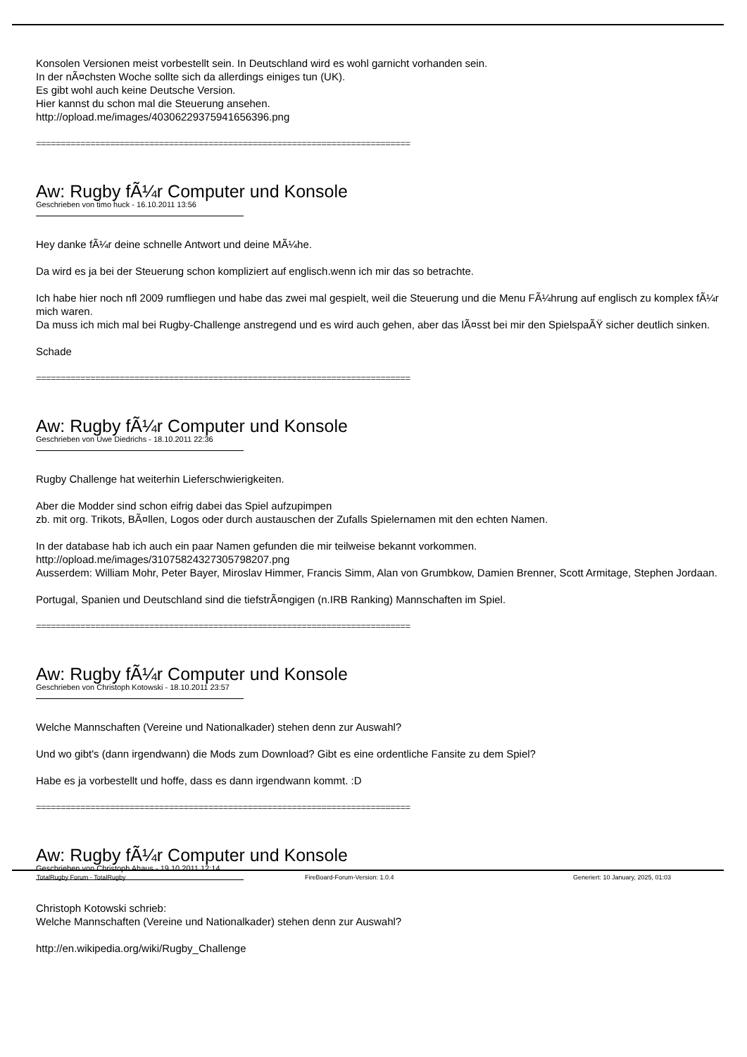Konsolen Versionen meist vorbestellt sein. In Deutschland wird es wohl garnicht vorhanden sein.
In der nÃ¤chsten Woche sollte sich da allerdings einiges tun (UK).
Es gibt wohl auch keine Deutsche Version.
Hier kannst du schon mal die Steuerung ansehen.
http://opload.me/images/40306229375941656396.png
============================================================================
Aw: Rugby fÃ¼r Computer und Konsole
Geschrieben von timo huck - 16.10.2011 13:56
Hey danke fÃ¼r deine schnelle Antwort und deine MÃ¼he.
Da wird es ja bei der Steuerung schon kompliziert auf englisch.wenn ich mir das so betrachte.
Ich habe hier noch nfl 2009 rumfliegen und habe das zwei mal gespielt, weil die Steuerung und die Menu FÃ¼hrung auf englisch zu komplex fÃ¼r mich waren.
Da muss ich mich mal bei Rugby-Challenge anstregend und es wird auch gehen, aber das lÃ¤sst bei mir den SpielspaÃŸ sicher deutlich sinken.
Schade
============================================================================
Aw: Rugby fÃ¼r Computer und Konsole
Geschrieben von Uwe Diedrichs - 18.10.2011 22:36
Rugby Challenge hat weiterhin Lieferschwierigkeiten.
Aber die Modder sind schon eifrig dabei das Spiel aufzupimpen
zb. mit org. Trikots, BÃ¤llen, Logos oder durch austauschen der Zufalls Spielernamen mit den echten Namen.
In der database hab ich auch ein paar Namen gefunden die mir teilweise bekannt vorkommen.
http://opload.me/images/31075824327305798207.png
Ausserdem: William Mohr, Peter Bayer, Miroslav Himmer, Francis Simm, Alan von Grumbkow, Damien Brenner, Scott Armitage, Stephen Jordaan.
Portugal, Spanien und Deutschland sind die tiefstrÃ¤ngigen (n.IRB Ranking) Mannschaften im Spiel.
============================================================================
Aw: Rugby fÃ¼r Computer und Konsole
Geschrieben von Christoph Kotowski - 18.10.2011 23:57
Welche Mannschaften (Vereine und Nationalkader) stehen denn zur Auswahl?
Und wo gibt's (dann irgendwann) die Mods zum Download? Gibt es eine ordentliche Fansite zu dem Spiel?
Habe es ja vorbestellt und hoffe, dass es dann irgendwann kommt. :D
============================================================================
Aw: Rugby fÃ¼r Computer und Konsole
Geschrieben von Christoph Ahaus - 19.10.2011 12:14
Christoph Kotowski schrieb:
Welche Mannschaften (Vereine und Nationalkader) stehen denn zur Auswahl?
http://en.wikipedia.org/wiki/Rugby_Challenge
TotalRugby Forum - TotalRugby FireBoard-Forum-Version: 1.0.4 Generiert: 10 January, 2025, 01:03